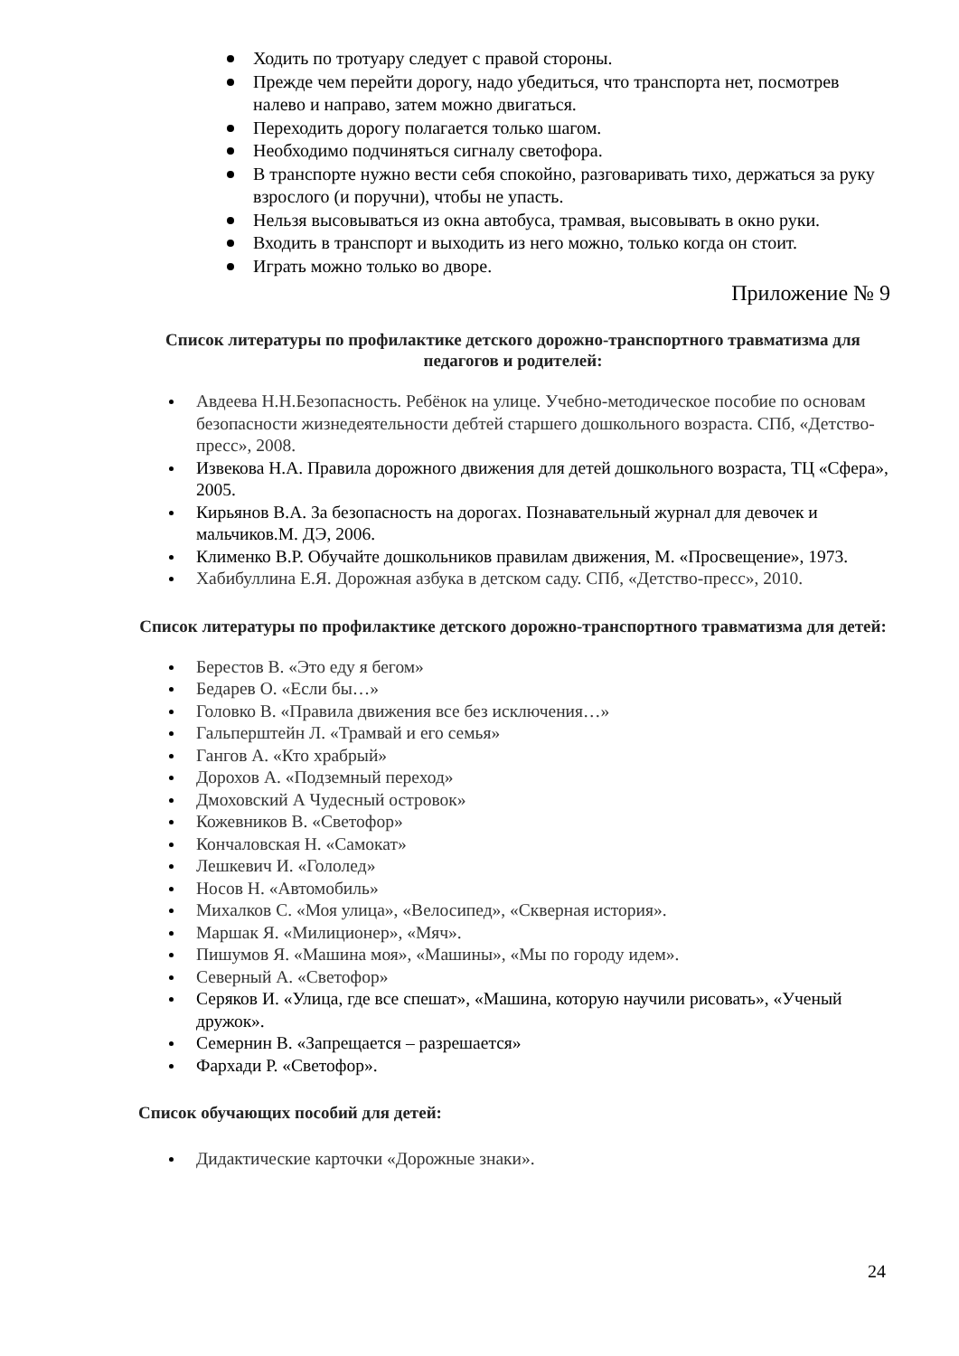Ходить по тротуару следует с правой стороны.
Прежде чем перейти дорогу, надо убедиться, что транспорта нет, посмотрев налево и направо, затем можно двигаться.
Переходить дорогу полагается только шагом.
Необходимо подчиняться сигналу светофора.
В транспорте нужно вести себя спокойно, разговаривать тихо, держаться за руку взрослого (и поручни), чтобы не упасть.
Нельзя высовываться из окна автобуса, трамвая, высовывать в окно руки.
Входить в транспорт и выходить из него можно, только когда он стоит.
Играть можно только во дворе.
Приложение № 9
Список литературы по профилактике детского дорожно-транспортного травматизма для педагогов и родителей:
Авдеева Н.Н.Безопасность. Ребёнок на улице. Учебно-методическое пособие по основам безопасности жизнедеятельности дебтей старшего дошкольного возраста. СПб, «Детство-пресс», 2008.
Извекова Н.А. Правила дорожного движения для детей дошкольного возраста, ТЦ «Сфера», 2005.
Кирьянов В.А. За безопасность на дорогах. Познавательный журнал для девочек и мальчиков.М. ДЭ, 2006.
Клименко В.Р. Обучайте дошкольников правилам движения, М. «Просвещение», 1973.
Хабибуллина Е.Я. Дорожная азбука в детском саду. СПб, «Детство-пресс», 2010.
Список литературы по профилактике детского дорожно-транспортного травматизма для детей:
Берестов В. «Это еду я бегом»
Бедарев О. «Если бы…»
Головко В. «Правила движения все без исключения…»
Гальперштейн Л. «Трамвай и его семья»
Гангов А. «Кто храбрый»
Дорохов А. «Подземный переход»
Дмоховский А Чудесный островок»
Кожевников В. «Светофор»
Кончаловская Н. «Самокат»
Лешкевич И. «Гололед»
Носов Н. «Автомобиль»
Михалков С. «Моя улица», «Велосипед», «Скверная история».
Маршак Я. «Милиционер», «Мяч».
Пишумов Я. «Машина моя», «Машины», «Мы по городу идем».
Северный А. «Светофор»
Серяков И. «Улица, где все спешат», «Машина, которую научили рисовать», «Ученый дружок».
Семернин В. «Запрещается – разрешается»
Фархади Р. «Светофор».
Список обучающих пособий для детей:
Дидактические карточки «Дорожные знаки».
24